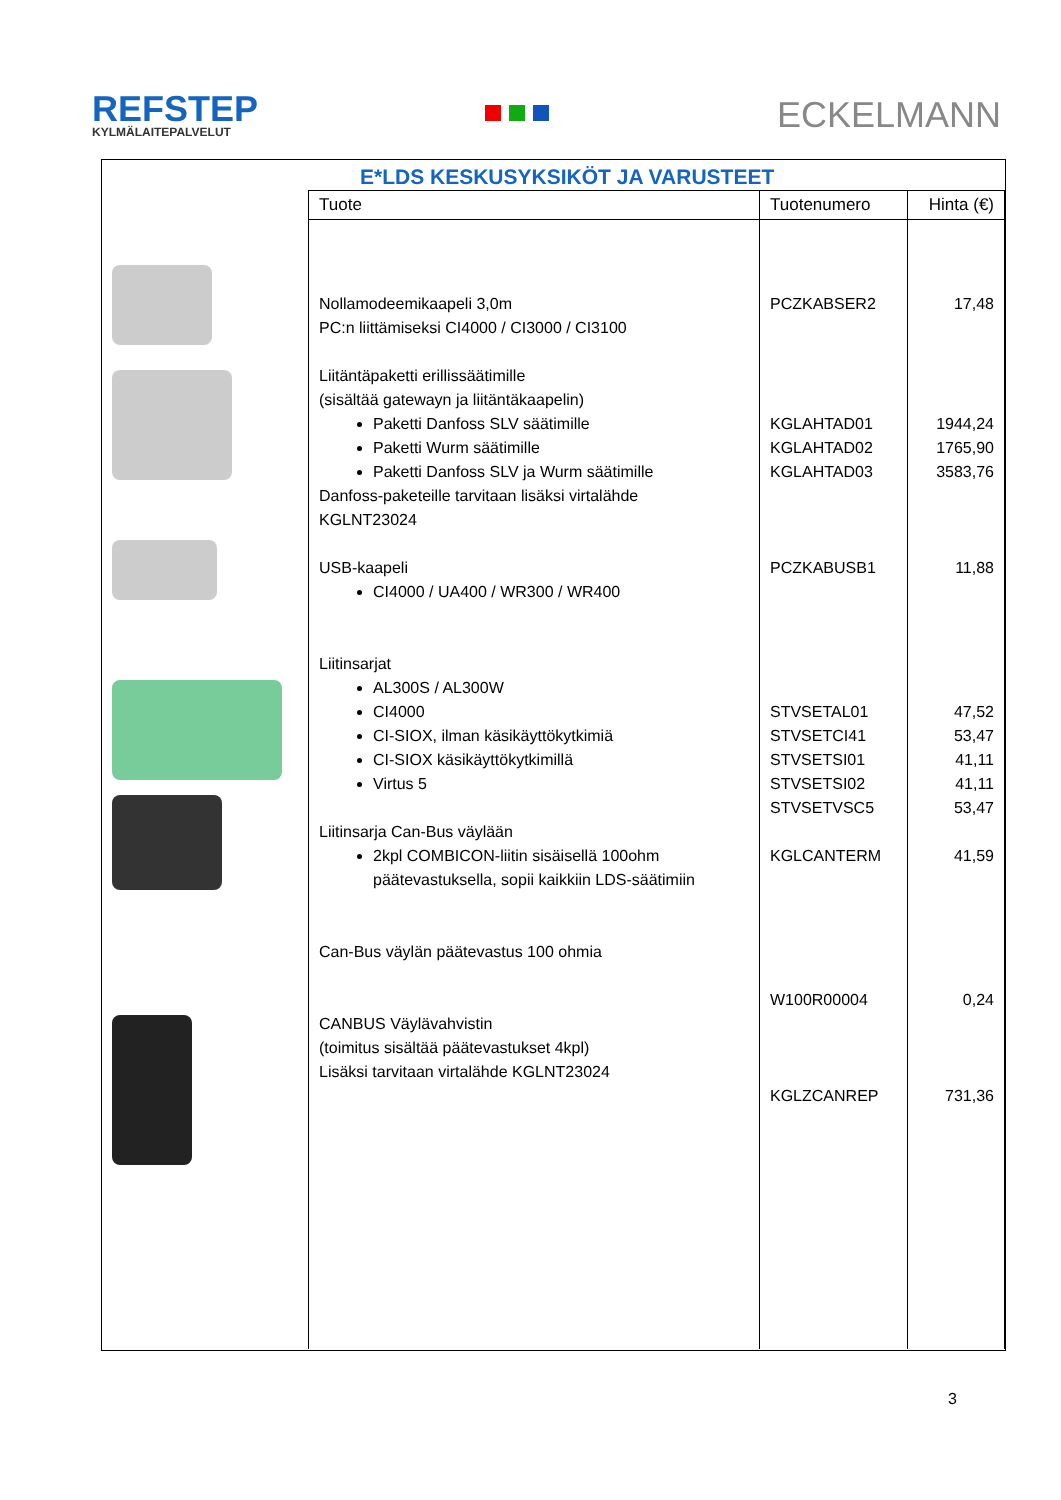REFSTEP
KYLMÄLAITEPALVELUT
ECKELMANN
E*LDS KESKUSYKSIKÖT JA VARUSTEET
| Tuote | Tuotenumero | Hinta (€) |
| --- | --- | --- |
| Nollamodeemikaapeli 3,0m PC:n liittämiseksi CI4000 / CI3000 / CI3100 Liitäntäpaketti erillissäätimille (sisältää gatewayn ja liitäntäkaapelin) Paketti Danfoss SLV säätimille Paketti Wurm säätimille Paketti Danfoss SLV ja Wurm säätimille Danfoss-paketeille tarvitaan lisäksi virtalähde KGLNT23024 USB-kaapeli CI4000 / UA400 / WR300 / WR400 Liitinsarjat AL300S / AL300W CI4000 CI-SIOX, ilman käsikäyttökytkimiä CI-SIOX käsikäyttökytkimillä Virtus 5 Liitinsarja Can-Bus väylään 2kpl COMBICON-liitin sisäisellä 100ohm päätevastuksella, sopii kaikkiin LDS-säätimiin Can-Bus väylän päätevastus 100 ohmia CANBUS Väylävahvistin (toimitus sisältää päätevastukset 4kpl) Lisäksi tarvitaan virtalähde KGLNT23024 | PCZKABSER2 KGLAHTAD01 KGLAHTAD02 KGLAHTAD03 PCZKABUSB1 STVSETAL01 STVSETCI41 STVSETSI01 STVSETSI02 STVSETVSC5 KGLCANTERM W100R00004 KGLZCANREP | 17,48 1944,24 1765,90 3583,76 11,88 47,52 53,47 41,11 41,11 53,47 41,59 0,24 731,36 |
3